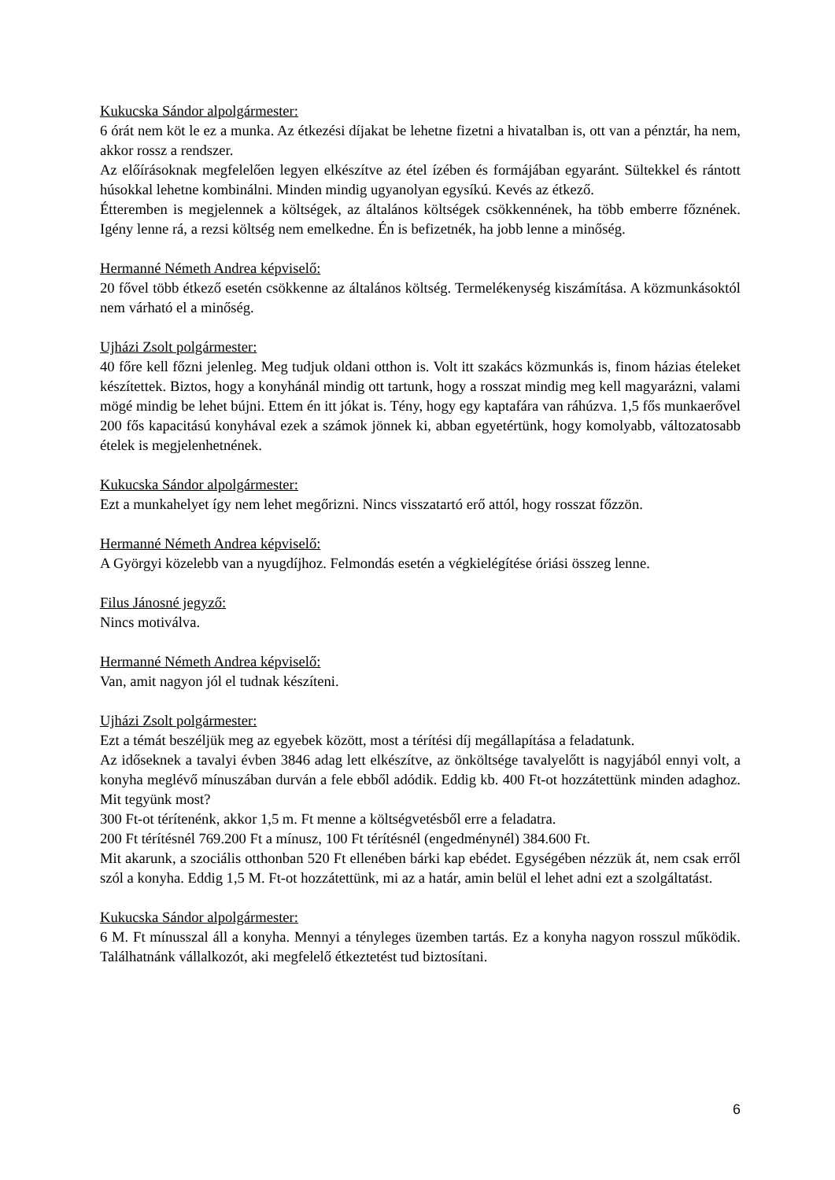Kukucska Sándor alpolgármester:
6 órát nem köt le ez a munka. Az étkezési díjakat be lehetne fizetni a hivatalban is, ott van a pénztár, ha nem, akkor rossz a rendszer.
Az előírásoknak megfelelően legyen elkészítve az étel ízében és formájában egyaránt. Sültekkel és rántott húsokkal lehetne kombinálni. Minden mindig ugyanolyan egysíkú. Kevés az étkező.
Étteremben is megjelennek a költségek, az általános költségek csökkennének, ha több emberre főznének. Igény lenne rá, a rezsi költség nem emelkedne. Én is befizetnék, ha jobb lenne a minőség.
Hermanné Németh Andrea képviselő:
20 fővel több étkező esetén csökkenne az általános költség. Termelékenység kiszámítása. A közmunkásoktól nem várható el a minőség.
Ujházi Zsolt polgármester:
40 főre kell főzni jelenleg. Meg tudjuk oldani otthon is. Volt itt szakács közmunkás is, finom házias ételeket készítettek. Biztos, hogy a konyhánál mindig ott tartunk, hogy a rosszat mindig meg kell magyarázni, valami mögé mindig be lehet bújni. Ettem én itt jókat is. Tény, hogy egy kaptafára van ráhúzva. 1,5 fős munkaerővel 200 fős kapacitású konyhával ezek a számok jönnek ki, abban egyetértünk, hogy komolyabb, változatosabb ételek is megjelenhetnének.
Kukucska Sándor alpolgármester:
Ezt a munkahelyet így nem lehet megőrizni. Nincs visszatartó erő attól, hogy rosszat főzzön.
Hermanné Németh Andrea képviselő:
A Györgyi közelebb van a nyugdíjhoz. Felmondás esetén a végkielégítése óriási összeg lenne.
Filus Jánosné jegyző:
Nincs motiválva.
Hermanné Németh Andrea képviselő:
Van, amit nagyon jól el tudnak készíteni.
Ujházi Zsolt polgármester:
Ezt a témát beszéljük meg az egyebek között, most a térítési díj megállapítása a feladatunk.
Az időseknek a tavalyi évben 3846 adag lett elkészítve, az önköltsége tavalyelőtt is nagyjából ennyi volt, a konyha meglévő mínuszában durván a fele ebből adódik. Eddig kb. 400 Ft-ot hozzátettünk minden adaghoz. Mit tegyünk most?
300 Ft-ot térítenénk, akkor 1,5 m. Ft menne a költségvetésből erre a feladatra.
200 Ft térítésnél 769.200 Ft a mínusz, 100 Ft térítésnél (engedménynél) 384.600 Ft.
Mit akarunk, a szociális otthonban 520 Ft ellenében bárki kap ebédet. Egységében nézzük át, nem csak erről szól a konyha. Eddig 1,5 M. Ft-ot hozzátettünk, mi az a határ, amin belül el lehet adni ezt a szolgáltatást.
Kukucska Sándor alpolgármester:
6 M. Ft mínusszal áll a konyha. Mennyi a tényleges üzemben tartás. Ez a konyha nagyon rosszul működik. Találhatnánk vállalkozót, aki megfelelő étkeztetést tud biztosítani.
6